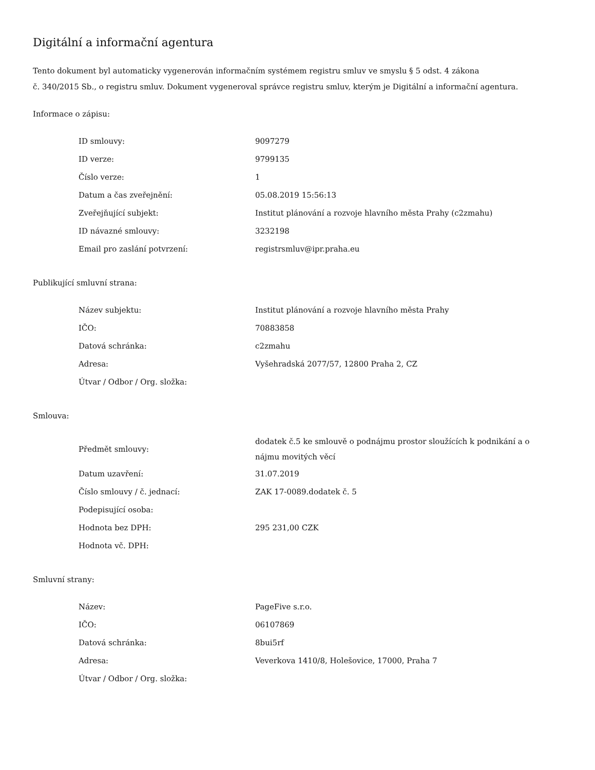Digitální a informační agentura
Tento dokument byl automaticky vygenerován informačním systémem registru smluv ve smyslu § 5 odst. 4 zákona
č. 340/2015 Sb., o registru smluv. Dokument vygeneroval správce registru smluv, kterým je Digitální a informační agentura.
Informace o zápisu:
| ID smlouvy: | 9097279 |
| ID verze: | 9799135 |
| Číslo verze: | 1 |
| Datum a čas zveřejnění: | 05.08.2019 15:56:13 |
| Zveřejňující subjekt: | Institut plánování a rozvoje hlavního města Prahy (c2zmahu) |
| ID návazné smlouvy: | 3232198 |
| Email pro zaslání potvrzení: | registrsmluv@ipr.praha.eu |
Publikující smluvní strana:
| Název subjektu: | Institut plánování a rozvoje hlavního města Prahy |
| IČO: | 70883858 |
| Datová schránka: | c2zmahu |
| Adresa: | Vyšehradská 2077/57, 12800 Praha 2, CZ |
| Útvar / Odbor / Org. složka: | |
Smlouva:
| Předmět smlouvy: | dodatek č.5 ke smlouvě o podnájmu prostor sloužících k podnikání a o nájmu movitých věcí |
| Datum uzavření: | 31.07.2019 |
| Číslo smlouvy / č. jednací: | ZAK 17-0089.dodatek č. 5 |
| Podepisující osoba: | |
| Hodnota bez DPH: | 295 231,00 CZK |
| Hodnota vč. DPH: | |
Smluvní strany:
| Název: | PageFive s.r.o. |
| IČO: | 06107869 |
| Datová schránka: | 8bui5rf |
| Adresa: | Veverkova 1410/8, Holešovice, 17000, Praha 7 |
| Útvar / Odbor / Org. složka: | |